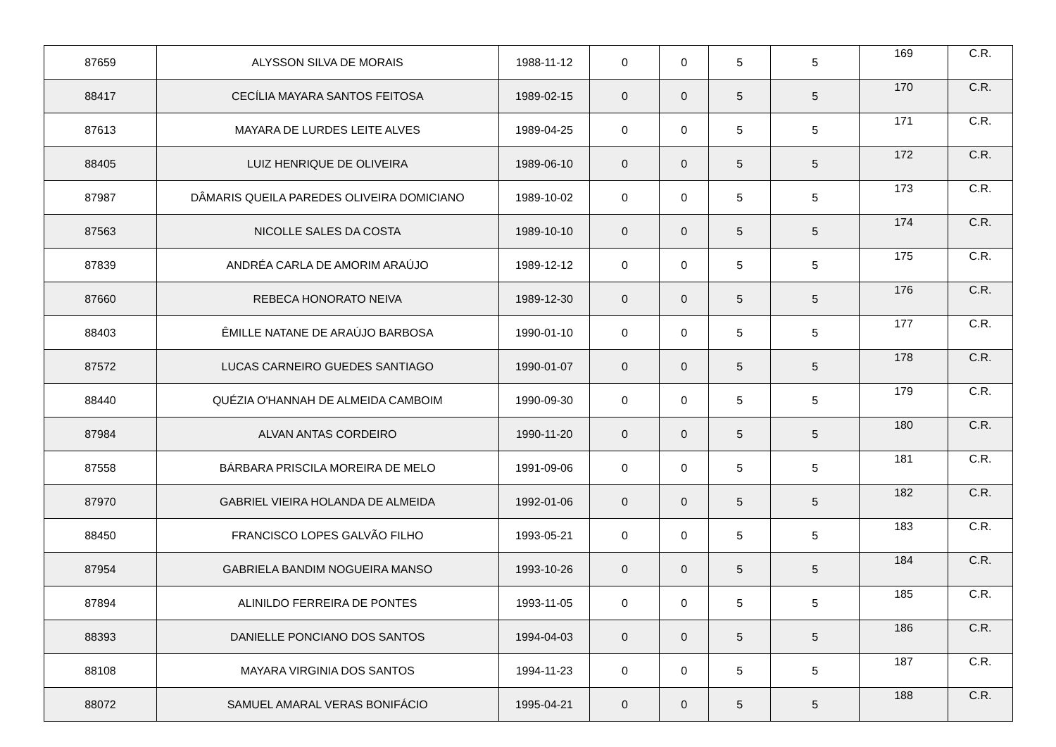| 87659 | ALYSSON SILVA DE MORAIS | 1988-11-12 | 0 | 0 | 5 | 5 | 169 | C.R. |
| 88417 | CECÍLIA MAYARA SANTOS FEITOSA | 1989-02-15 | 0 | 0 | 5 | 5 | 170 | C.R. |
| 87613 | MAYARA DE LURDES LEITE ALVES | 1989-04-25 | 0 | 0 | 5 | 5 | 171 | C.R. |
| 88405 | LUIZ HENRIQUE DE OLIVEIRA | 1989-06-10 | 0 | 0 | 5 | 5 | 172 | C.R. |
| 87987 | DÂMARIS QUEILA PAREDES OLIVEIRA DOMICIANO | 1989-10-02 | 0 | 0 | 5 | 5 | 173 | C.R. |
| 87563 | NICOLLE SALES DA COSTA | 1989-10-10 | 0 | 0 | 5 | 5 | 174 | C.R. |
| 87839 | ANDRÉA CARLA DE AMORIM ARAÚJO | 1989-12-12 | 0 | 0 | 5 | 5 | 175 | C.R. |
| 87660 | REBECA HONORATO NEIVA | 1989-12-30 | 0 | 0 | 5 | 5 | 176 | C.R. |
| 88403 | ÊMILLE NATANE DE ARAÚJO BARBOSA | 1990-01-10 | 0 | 0 | 5 | 5 | 177 | C.R. |
| 87572 | LUCAS CARNEIRO GUEDES SANTIAGO | 1990-01-07 | 0 | 0 | 5 | 5 | 178 | C.R. |
| 88440 | QUÉZIA O'HANNAH DE ALMEIDA CAMBOIM | 1990-09-30 | 0 | 0 | 5 | 5 | 179 | C.R. |
| 87984 | ALVAN ANTAS CORDEIRO | 1990-11-20 | 0 | 0 | 5 | 5 | 180 | C.R. |
| 87558 | BÁRBARA PRISCILA MOREIRA DE MELO | 1991-09-06 | 0 | 0 | 5 | 5 | 181 | C.R. |
| 87970 | GABRIEL VIEIRA HOLANDA DE ALMEIDA | 1992-01-06 | 0 | 0 | 5 | 5 | 182 | C.R. |
| 88450 | FRANCISCO LOPES GALVÃO FILHO | 1993-05-21 | 0 | 0 | 5 | 5 | 183 | C.R. |
| 87954 | GABRIELA BANDIM NOGUEIRA MANSO | 1993-10-26 | 0 | 0 | 5 | 5 | 184 | C.R. |
| 87894 | ALINILDO FERREIRA DE PONTES | 1993-11-05 | 0 | 0 | 5 | 5 | 185 | C.R. |
| 88393 | DANIELLE PONCIANO DOS SANTOS | 1994-04-03 | 0 | 0 | 5 | 5 | 186 | C.R. |
| 88108 | MAYARA VIRGINIA DOS SANTOS | 1994-11-23 | 0 | 0 | 5 | 5 | 187 | C.R. |
| 88072 | SAMUEL AMARAL VERAS BONIFÁCIO | 1995-04-21 | 0 | 0 | 5 | 5 | 188 | C.R. |